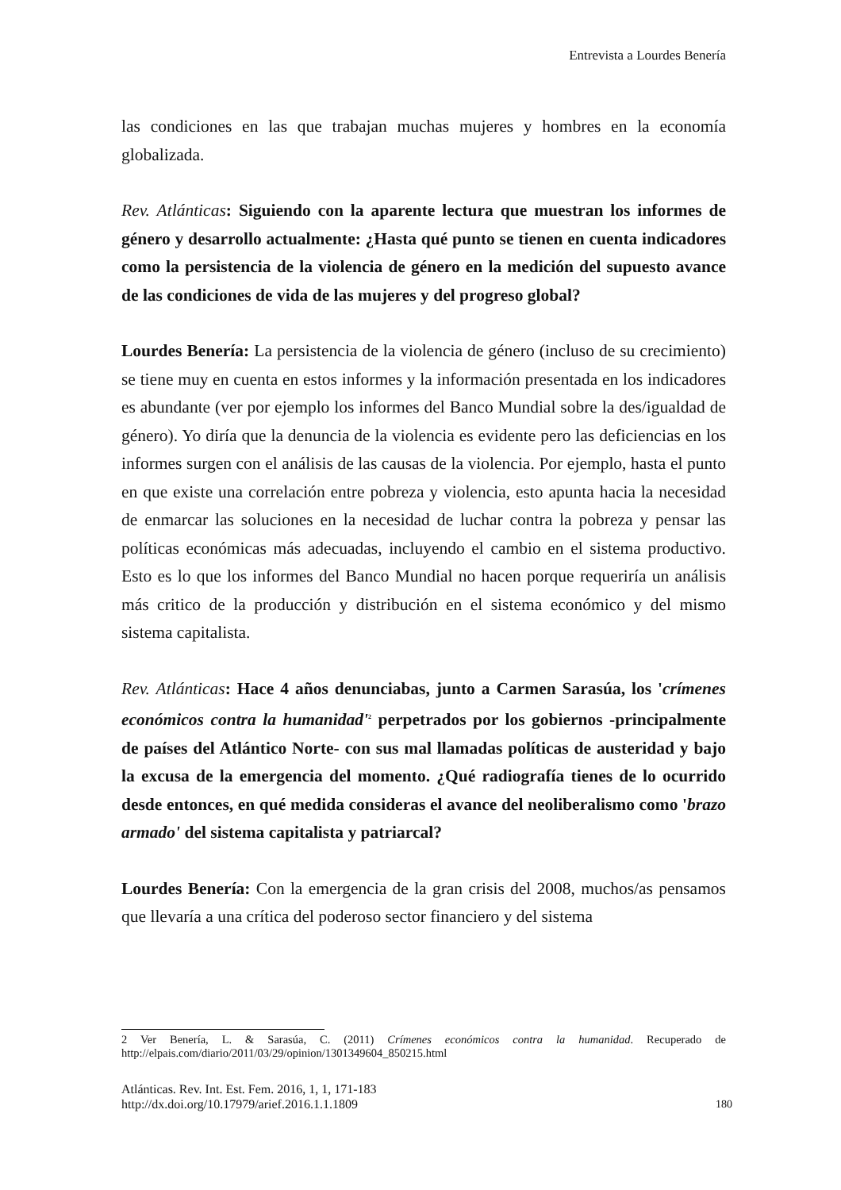Entrevista a Lourdes Benería
las condiciones en las que trabajan muchas mujeres y hombres en la economía globalizada.
Rev. Atlánticas: Siguiendo con la aparente lectura que muestran los informes de género y desarrollo actualmente: ¿Hasta qué punto se tienen en cuenta indicadores como la persistencia de la violencia de género en la medición del supuesto avance de las condiciones de vida de las mujeres y del progreso global?
Lourdes Benería: La persistencia de la violencia de género (incluso de su crecimiento) se tiene muy en cuenta en estos informes y la información presentada en los indicadores es abundante (ver por ejemplo los informes del Banco Mundial sobre la des/igualdad de género). Yo diría que la denuncia de la violencia es evidente pero las deficiencias en los informes surgen con el análisis de las causas de la violencia. Por ejemplo, hasta el punto en que existe una correlación entre pobreza y violencia, esto apunta hacia la necesidad de enmarcar las soluciones en la necesidad de luchar contra la pobreza y pensar las políticas económicas más adecuadas, incluyendo el cambio en el sistema productivo. Esto es lo que los informes del Banco Mundial no hacen porque requeriría un análisis más critico de la producción y distribución en el sistema económico y del mismo sistema capitalista.
Rev. Atlánticas: Hace 4 años denunciabas, junto a Carmen Sarasúa, los 'crímenes económicos contra la humanidad'<sup>2</sup> perpetrados por los gobiernos -principalmente de países del Atlántico Norte- con sus mal llamadas políticas de austeridad y bajo la excusa de la emergencia del momento. ¿Qué radiografía tienes de lo ocurrido desde entonces, en qué medida consideras el avance del neoliberalismo como 'brazo armado' del sistema capitalista y patriarcal?
Lourdes Benería: Con la emergencia de la gran crisis del 2008, muchos/as pensamos que llevaría a una crítica del poderoso sector financiero y del sistema
2 Ver Benería, L. & Sarasúa, C. (2011) Crímenes económicos contra la humanidad. Recuperado de http://elpais.com/diario/2011/03/29/opinion/1301349604_850215.html
Atlánticas. Rev. Int. Est. Fem. 2016, 1, 1, 171-183
http://dx.doi.org/10.17979/arief.2016.1.1.1809
180